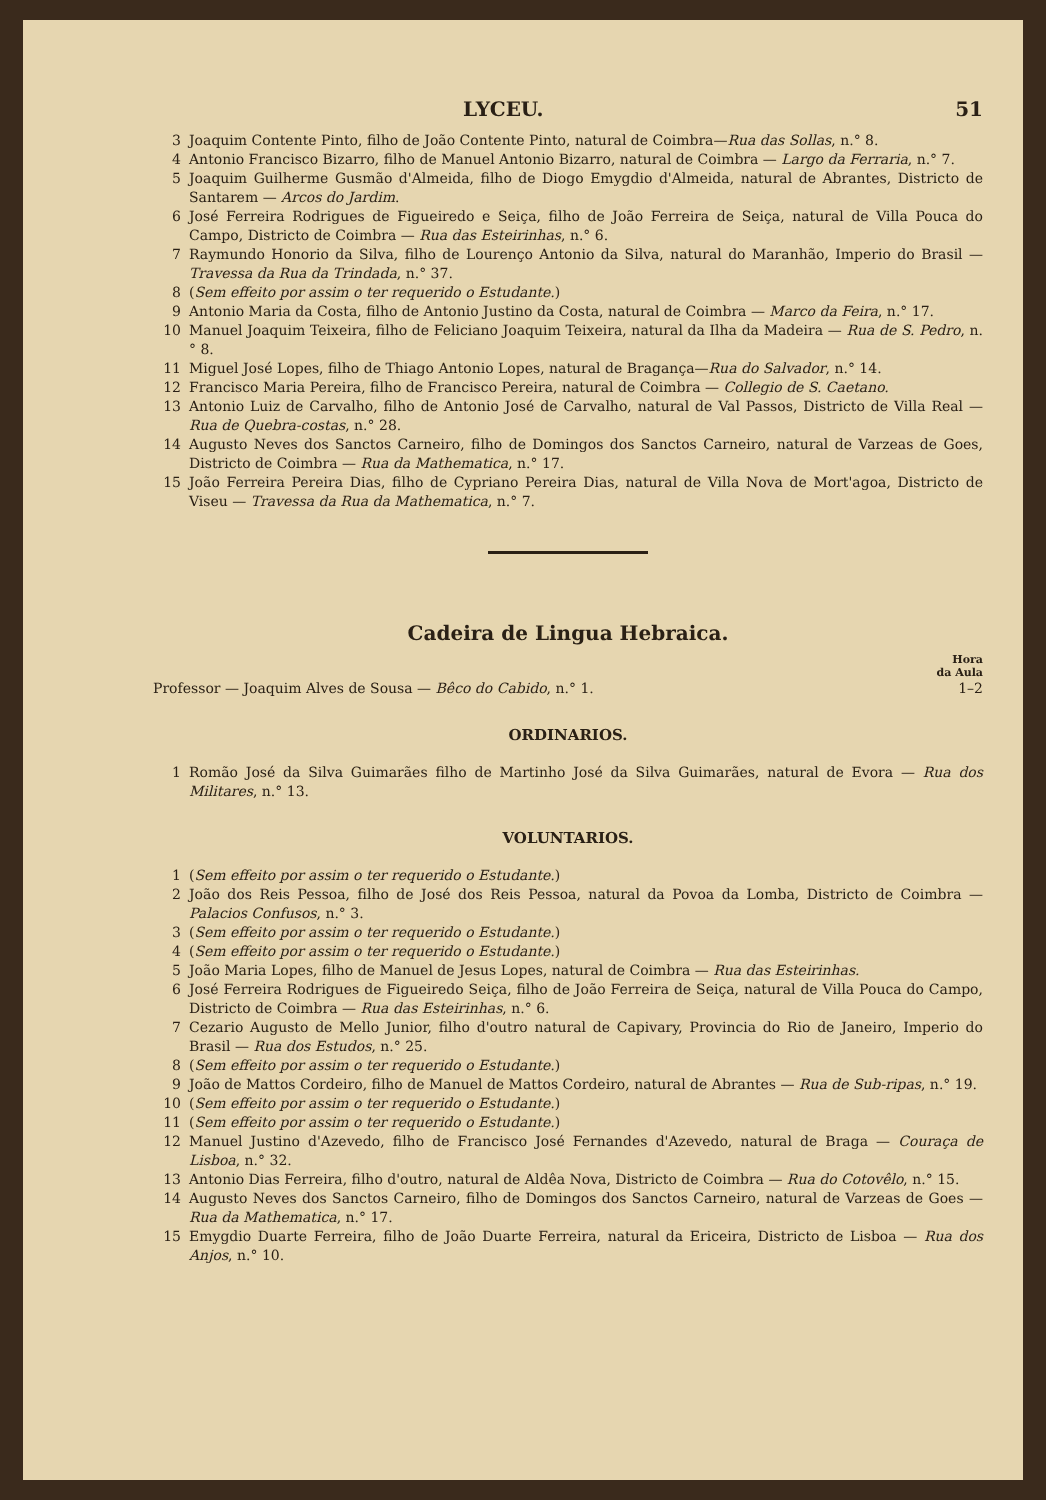LYCEU. 51
3 Joaquim Contente Pinto, filho de João Contente Pinto, natural de Coimbra—Rua das Sollas, n.° 8.
4 Antonio Francisco Bizarro, filho de Manuel Antonio Bizarro, natural de Coimbra — Largo da Ferraria, n.° 7.
5 Joaquim Guilherme Gusmão d'Almeida, filho de Diogo Emygdio d'Almeida, natural de Abrantes, Districto de Santarem — Arcos do Jardim.
6 José Ferreira Rodrigues de Figueiredo e Seiça, filho de João Ferreira de Seiça, natural de Villa Pouca do Campo, Districto de Coimbra — Rua das Esteirinhas, n.° 6.
7 Raymundo Honorio da Silva, filho de Lourenço Antonio da Silva, natural do Maranhão, Imperio do Brasil — Travessa da Rua da Trindada, n.° 37.
8 (Sem effeito por assim o ter requerido o Estudante.)
9 Antonio Maria da Costa, filho de Antonio Justino da Costa, natural de Coimbra — Marco da Feira, n.° 17.
10 Manuel Joaquim Teixeira, filho de Feliciano Joaquim Teixeira, natural da Ilha da Madeira — Rua de S. Pedro, n.° 8.
11 Miguel José Lopes, filho de Thiago Antonio Lopes, natural de Bragança—Rua do Salvador, n.° 14.
12 Francisco Maria Pereira, filho de Francisco Pereira, natural de Coimbra — Collegio de S. Caetano.
13 Antonio Luiz de Carvalho, filho de Antonio José de Carvalho, natural de Val Passos, Districto de Villa Real — Rua de Quebra-costas, n.° 28.
14 Augusto Neves dos Sanctos Carneiro, filho de Domingos dos Sanctos Carneiro, natural de Varzeas de Goes, Districto de Coimbra — Rua da Mathematica, n.° 17.
15 João Ferreira Pereira Dias, filho de Cypriano Pereira Dias, natural de Villa Nova de Mort'agoa, Districto de Viseu — Travessa da Rua da Mathematica, n.° 7.
Cadeira de Lingua Hebraica.
Hora
da Aula
Professor — Joaquim Alves de Sousa — Bêco do Cabido, n.° 1. 1–2
ORDINARIOS.
1 Romão José da Silva Guimarães filho de Martinho José da Silva Guimarães, natural de Evora — Rua dos Militares, n.° 13.
VOLUNTARIOS.
1 (Sem effeito por assim o ter requerido o Estudante.)
2 João dos Reis Pessoa, filho de José dos Reis Pessoa, natural da Povoa da Lomba, Districto de Coimbra — Palacios Confusos, n.° 3.
3 (Sem effeito por assim o ter requerido o Estudante.)
4 (Sem effeito por assim o ter requerido o Estudante.)
5 João Maria Lopes, filho de Manuel de Jesus Lopes, natural de Coimbra — Rua das Esteirinhas.
6 José Ferreira Rodrigues de Figueiredo Seiça, filho de João Ferreira de Seiça, natural de Villa Pouca do Campo, Districto de Coimbra — Rua das Esteirinhas, n.° 6.
7 Cezario Augusto de Mello Junior, filho d'outro natural de Capivary, Provincia do Rio de Janeiro, Imperio do Brasil — Rua dos Estudos, n.° 25.
8 (Sem effeito por assim o ter requerido o Estudante.)
9 João de Mattos Cordeiro, filho de Manuel de Mattos Cordeiro, natural de Abrantes — Rua de Sub-ripas, n.° 19.
10 (Sem effeito por assim o ter requerido o Estudante.)
11 (Sem effeito por assim o ter requerido o Estudante.)
12 Manuel Justino d'Azevedo, filho de Francisco José Fernandes d'Azevedo, natural de Braga — Couraça de Lisboa, n.° 32.
13 Antonio Dias Ferreira, filho d'outro, natural de Aldêa Nova, Districto de Coimbra — Rua do Cotovêlo, n.° 15.
14 Augusto Neves dos Sanctos Carneiro, filho de Domingos dos Sanctos Carneiro, natural de Varzeas de Goes — Rua da Mathematica, n.° 17.
15 Emygdio Duarte Ferreira, filho de João Duarte Ferreira, natural da Ericeira, Districto de Lisboa — Rua dos Anjos, n.° 10.